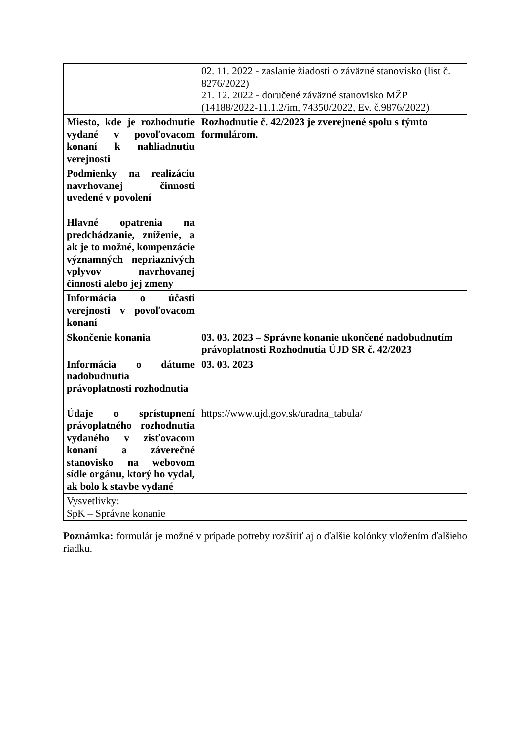| | 02. 11. 2022 - zaslanie žiadosti o záväzné stanovisko (list č. 8276/2022) 21. 12. 2022 - doručené záväzné stanovisko MŽP (14188/2022-11.1.2/im, 74350/2022, Ev. č.9876/2022) |
| Miesto, kde je rozhodnutie vydané v povoľovacom konaní k nahliadnutiu verejnosti | Rozhodnutie č. 42/2023 je zverejnené spolu s týmto formulárom. |
| Podmienky na realizáciu navrhovanej činnosti uvedené v povolení | |
| Hlavné opatrenia na predchádzanie, zníženie, a ak je to možné, kompenzácie významných nepriaznivých vplyvov navrhovanej činnosti alebo jej zmeny | |
| Informácia o účasti verejnosti v povoľovacom konaní | |
| Skončenie konania | 03. 03. 2023 – Správne konanie ukončené nadobudnutím právoplatnosti Rozhodnutia ÚJD SR č. 42/2023 |
| Informácia o dátume nadobudnutia právoplatnosti rozhodnutia | 03. 03. 2023 |
| Údaje o sprístupnení právoplatného rozhodnutia vydaného v zisťovacom konaní a záverečné stanovisko na webovom sídle orgánu, ktorý ho vydal, ak bolo k stavbe vydané | https://www.ujd.gov.sk/uradna_tabula/ |
| Vysvetlivky: SpK – Správne konanie | |
Poznámka: formulár je možné v prípade potreby rozšíriť aj o ďalšie kolónky vložením ďalšieho riadku.